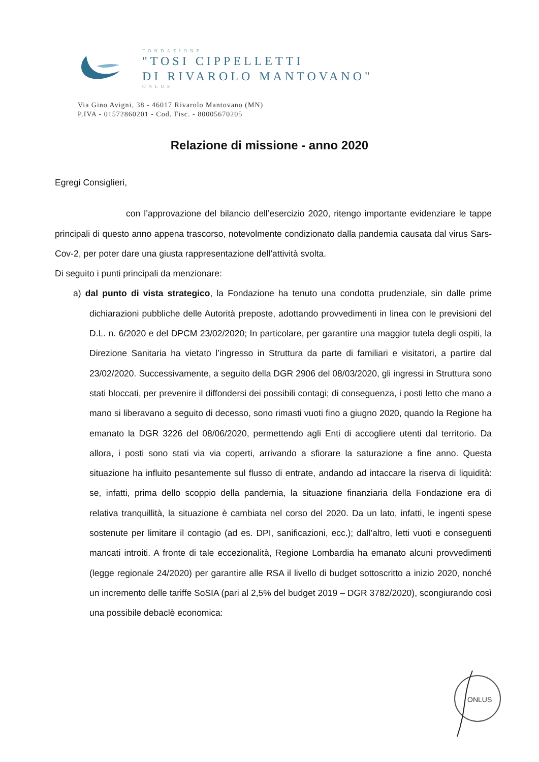FONDAZIONE
"TOSI CIPPELLETTI
DI RIVAROLO MANTOVANO"
ONLUS
Via Gino Avigni, 38 - 46017 Rivarolo Mantovano (MN)
P.IVA - 01572860201 - Cod. Fisc. - 80005670205
Relazione di missione - anno 2020
Egregi Consiglieri,
con l’approvazione del bilancio dell’esercizio 2020, ritengo importante evidenziare le tappe principali di questo anno appena trascorso, notevolmente condizionato dalla pandemia causata dal virus Sars-Cov-2, per poter dare una giusta rappresentazione dell’attività svolta.
Di seguito i punti principali da menzionare:
a) dal punto di vista strategico, la Fondazione ha tenuto una condotta prudenziale, sin dalle prime dichiarazioni pubbliche delle Autorità preposte, adottando provvedimenti in linea con le previsioni del D.L. n. 6/2020 e del DPCM 23/02/2020; In particolare, per garantire una maggior tutela degli ospiti, la Direzione Sanitaria ha vietato l’ingresso in Struttura da parte di familiari e visitatori, a partire dal 23/02/2020. Successivamente, a seguito della DGR 2906 del 08/03/2020, gli ingressi in Struttura sono stati bloccati, per prevenire il diffondersi dei possibili contagi; di conseguenza, i posti letto che mano a mano si liberavano a seguito di decesso, sono rimasti vuoti fino a giugno 2020, quando la Regione ha emanato la DGR 3226 del 08/06/2020, permettendo agli Enti di accogliere utenti dal territorio. Da allora, i posti sono stati via via coperti, arrivando a sfiorare la saturazione a fine anno. Questa situazione ha influito pesantemente sul flusso di entrate, andando ad intaccare la riserva di liquidità: se, infatti, prima dello scoppio della pandemia, la situazione finanziaria della Fondazione era di relativa tranquillità, la situazione è cambiata nel corso del 2020. Da un lato, infatti, le ingenti spese sostenute per limitare il contagio (ad es. DPI, sanificazioni, ecc.); dall’altro, letti vuoti e conseguenti mancati introiti. A fronte di tale eccezionalità, Regione Lombardia ha emanato alcuni provvedimenti (legge regionale 24/2020) per garantire alle RSA il livello di budget sottoscritto a inizio 2020, nonché un incremento delle tariffe SoSIA (pari al 2,5% del budget 2019 – DGR 3782/2020), scongiurando così una possibile debaclè economica:
ONLUS